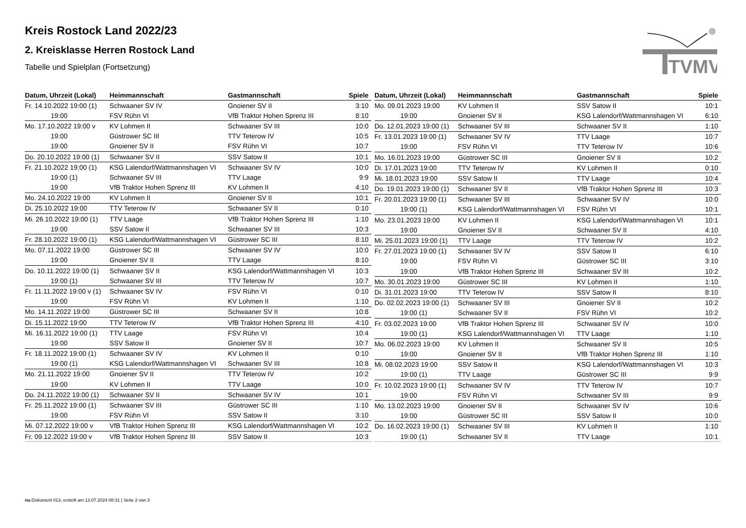TVMV
Kreis Rostock Land 2022/23
2. Kreisklasse Herren Rostock Land
Tabelle und Spielplan (Fortsetzung)
| Datum, Uhrzeit (Lokal) | Heimmannschaft | Gastmannschaft | Spiele |
| --- | --- | --- | --- |
| Fr. 14.10.2022 19:00 (1) | Schwaaner SV IV | Gnoiener SV II | 3:10 |
| 19:00 | FSV Rühn VI | VfB Traktor Hohen Sprenz III | 8:10 |
| Mo. 17.10.2022 19:00 v | KV Lohmen II | Schwaaner SV III | 10:0 |
| 19:00 | Güstrower SC III | TTV Teterow IV | 10:5 |
| 19:00 | Gnoiener SV II | FSV Rühn VI | 10:7 |
| Do. 20.10.2022 19:00 (1) | Schwaaner SV II | SSV Satow II | 10:1 |
| Fr. 21.10.2022 19:00 (1) | KSG Lalendorf/Wattmannshagen VI | Schwaaner SV IV | 10:0 |
| 19:00 (1) | Schwaaner SV III | TTV Laage | 9:9 |
| 19:00 | VfB Traktor Hohen Sprenz III | KV Lohmen II | 4:10 |
| Mo. 24.10.2022 19:00 | KV Lohmen II | Gnoiener SV II | 10:1 |
| Di. 25.10.2022 19:00 | TTV Teterow IV | Schwaaner SV II | 0:10 |
| Mi. 26.10.2022 19:00 (1) | TTV Laage | VfB Traktor Hohen Sprenz III | 1:10 |
| 19:00 | SSV Satow II | Schwaaner SV III | 10:3 |
| Fr. 28.10.2022 19:00 (1) | KSG Lalendorf/Wattmannshagen VI | Güstrower SC III | 8:10 |
| Mo. 07.11.2022 19:00 | Güstrower SC III | Schwaaner SV IV | 10:0 |
| 19:00 | Gnoiener SV II | TTV Laage | 8:10 |
| Do. 10.11.2022 19:00 (1) | Schwaaner SV II | KSG Lalendorf/Wattmannshagen VI | 10:3 |
| 19:00 (1) | Schwaaner SV III | TTV Teterow IV | 10:7 |
| Fr. 11.11.2022 19:00 v (1) | Schwaaner SV IV | FSV Rühn VI | 0:10 |
| 19:00 | FSV Rühn VI | KV Lohmen II | 1:10 |
| Mo. 14.11.2022 19:00 | Güstrower SC III | Schwaaner SV II | 10:8 |
| Di. 15.11.2022 19:00 | TTV Teterow IV | VfB Traktor Hohen Sprenz III | 4:10 |
| Mi. 16.11.2022 19:00 (1) | TTV Laage | FSV Rühn VI | 10:4 |
| 19:00 | SSV Satow II | Gnoiener SV II | 10:7 |
| Fr. 18.11.2022 19:00 (1) | Schwaaner SV IV | KV Lohmen II | 0:10 |
| 19:00 (1) | KSG Lalendorf/Wattmannshagen VI | Schwaaner SV III | 10:8 |
| Mo. 21.11.2022 19:00 | Gnoiener SV II | TTV Teterow IV | 10:2 |
| 19:00 | KV Lohmen II | TTV Laage | 10:0 |
| Do. 24.11.2022 19:00 (1) | Schwaaner SV II | Schwaaner SV IV | 10:1 |
| Fr. 25.11.2022 19:00 (1) | Schwaaner SV III | Güstrower SC III | 1:10 |
| 19:00 | FSV Rühn VI | SSV Satow II | 3:10 |
| Mi. 07.12.2022 19:00 v | VfB Traktor Hohen Sprenz III | KSG Lalendorf/Wattmannshagen VI | 10:2 |
| Fr. 09.12.2022 19:00 v | VfB Traktor Hohen Sprenz III | SSV Satow II | 10:3 |
| Datum, Uhrzeit (Lokal) | Heimmannschaft | Gastmannschaft | Spiele |
| --- | --- | --- | --- |
| Mo. 09.01.2023 19:00 | KV Lohmen II | SSV Satow II | 10:1 |
| 19:00 | Gnoiener SV II | KSG Lalendorf/Wattmannshagen VI | 6:10 |
| Do. 12.01.2023 19:00 (1) | Schwaaner SV III | Schwaaner SV II | 1:10 |
| Fr. 13.01.2023 19:00 (1) | Schwaaner SV IV | TTV Laage | 10:7 |
| 19:00 | FSV Rühn VI | TTV Teterow IV | 10:6 |
| Mo. 16.01.2023 19:00 | Güstrower SC III | Gnoiener SV II | 10:2 |
| Di. 17.01.2023 19:00 | TTV Teterow IV | KV Lohmen II | 0:10 |
| Mi. 18.01.2023 19:00 | SSV Satow II | TTV Laage | 10:4 |
| Do. 19.01.2023 19:00 (1) | Schwaaner SV II | VfB Traktor Hohen Sprenz III | 10:3 |
| Fr. 20.01.2023 19:00 (1) | Schwaaner SV III | Schwaaner SV IV | 10:0 |
| 19:00 (1) | KSG Lalendorf/Wattmannshagen VI | FSV Rühn VI | 10:1 |
| Mo. 23.01.2023 19:00 | KV Lohmen II | KSG Lalendorf/Wattmannshagen VI | 10:1 |
| 19:00 | Gnoiener SV II | Schwaaner SV II | 4:10 |
| Mi. 25.01.2023 19:00 (1) | TTV Laage | TTV Teterow IV | 10:2 |
| Fr. 27.01.2023 19:00 (1) | Schwaaner SV IV | SSV Satow II | 6:10 |
| 19:00 | FSV Rühn VI | Güstrower SC III | 3:10 |
| 19:00 | VfB Traktor Hohen Sprenz III | Schwaaner SV III | 10:2 |
| Mo. 30.01.2023 19:00 | Güstrower SC III | KV Lohmen II | 1:10 |
| Di. 31.01.2023 19:00 | TTV Teterow IV | SSV Satow II | 8:10 |
| Do. 02.02.2023 19:00 (1) | Schwaaner SV III | Gnoiener SV II | 10:2 |
| 19:00 (1) | Schwaaner SV II | FSV Rühn VI | 10:2 |
| Fr. 03.02.2023 19:00 | VfB Traktor Hohen Sprenz III | Schwaaner SV IV | 10:0 |
| 19:00 (1) | KSG Lalendorf/Wattmannshagen VI | TTV Laage | 1:10 |
| Mo. 06.02.2023 19:00 | KV Lohmen II | Schwaaner SV II | 10:5 |
| 19:00 | Gnoiener SV II | VfB Traktor Hohen Sprenz III | 1:10 |
| Mi. 08.02.2023 19:00 | SSV Satow II | KSG Lalendorf/Wattmannshagen VI | 10:3 |
| 19:00 (1) | TTV Laage | Güstrower SC III | 9:9 |
| Fr. 10.02.2023 19:00 (1) | Schwaaner SV IV | TTV Teterow IV | 10:7 |
| 19:00 | FSV Rühn VI | Schwaaner SV III | 9:9 |
| Mo. 13.02.2023 19:00 | Gnoiener SV II | Schwaaner SV IV | 10:6 |
| 19:00 | Güstrower SC III | SSV Satow II | 10:0 |
| Do. 16.02.2023 19:00 (1) | Schwaaner SV III | KV Lohmen II | 1:10 |
| 19:00 (1) | Schwaaner SV II | TTV Laage | 10:1 |
nu.Dokument 013, erstellt am 13.07.2024 08:31 | Seite 2 von 3